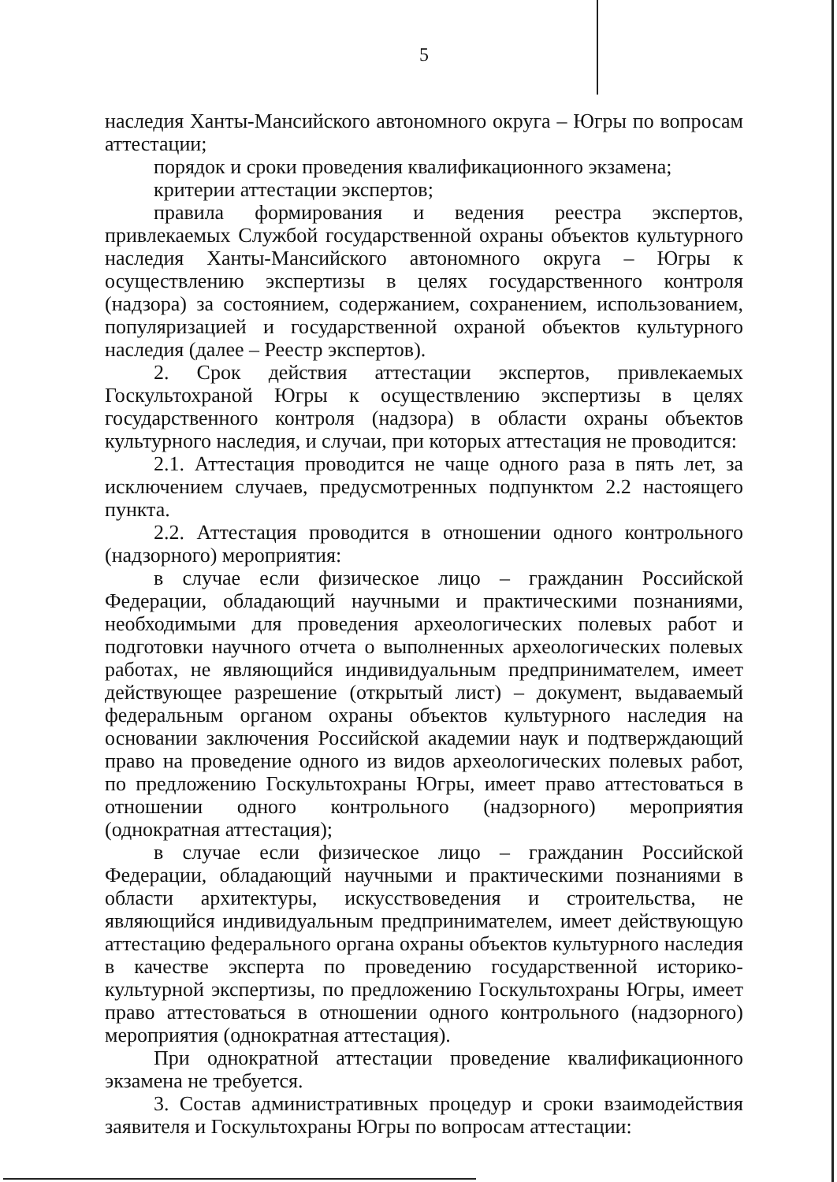5
наследия Ханты-Мансийского автономного округа – Югры по вопросам аттестации;
порядок и сроки проведения квалификационного экзамена;
критерии аттестации экспертов;
правила формирования и ведения реестра экспертов, привлекаемых Службой государственной охраны объектов культурного наследия Ханты-Мансийского автономного округа – Югры к осуществлению экспертизы в целях государственного контроля (надзора) за состоянием, содержанием, сохранением, использованием, популяризацией и государственной охраной объектов культурного наследия (далее – Реестр экспертов).
2. Срок действия аттестации экспертов, привлекаемых Госкультохраной Югры к осуществлению экспертизы в целях государственного контроля (надзора) в области охраны объектов культурного наследия, и случаи, при которых аттестация не проводится:
2.1. Аттестация проводится не чаще одного раза в пять лет, за исключением случаев, предусмотренных подпунктом 2.2 настоящего пункта.
2.2. Аттестация проводится в отношении одного контрольного (надзорного) мероприятия:
в случае если физическое лицо – гражданин Российской Федерации, обладающий научными и практическими познаниями, необходимыми для проведения археологических полевых работ и подготовки научного отчета о выполненных археологических полевых работах, не являющийся индивидуальным предпринимателем, имеет действующее разрешение (открытый лист) – документ, выдаваемый федеральным органом охраны объектов культурного наследия на основании заключения Российской академии наук и подтверждающий право на проведение одного из видов археологических полевых работ, по предложению Госкультохраны Югры, имеет право аттестоваться в отношении одного контрольного (надзорного) мероприятия (однократная аттестация);
в случае если физическое лицо – гражданин Российской Федерации, обладающий научными и практическими познаниями в области архитектуры, искусствоведения и строительства, не являющийся индивидуальным предпринимателем, имеет действующую аттестацию федерального органа охраны объектов культурного наследия в качестве эксперта по проведению государственной историко-культурной экспертизы, по предложению Госкультохраны Югры, имеет право аттестоваться в отношении одного контрольного (надзорного) мероприятия (однократная аттестация).
При однократной аттестации проведение квалификационного экзамена не требуется.
3. Состав административных процедур и сроки взаимодействия заявителя и Госкультохраны Югры по вопросам аттестации: